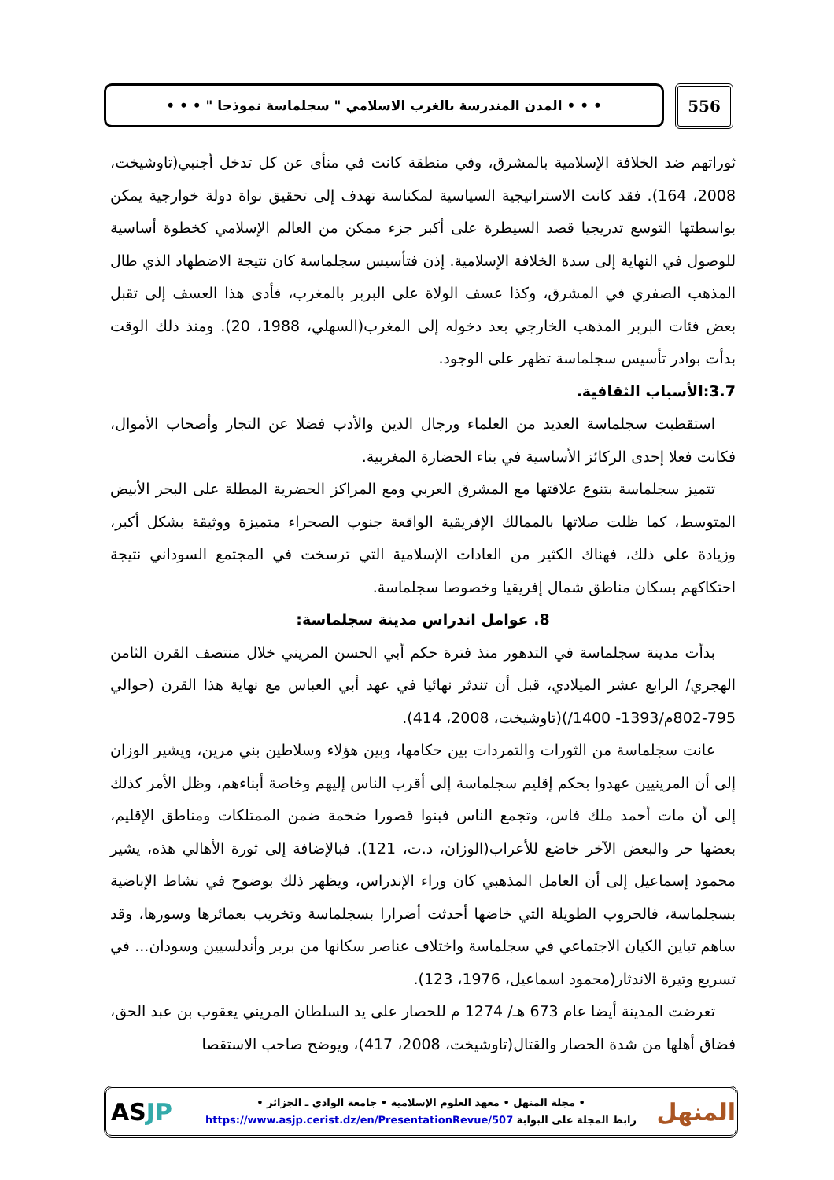556
• • • المدن المندرسة بالغرب الاسلامي " سجلماسة نموذجا " • • •
ثوراتهم ضد الخلافة الإسلامية بالمشرق، وفي منطقة كانت في منأى عن كل تدخل أجنبي(تاوشيخت، 2008، 164). فقد كانت الاستراتيجية السياسية لمكناسة تهدف إلى تحقيق نواة دولة خوارجية يمكن بواسطتها التوسع تدريجيا قصد السيطرة على أكبر جزء ممكن من العالم الإسلامي كخطوة أساسية للوصول في النهاية إلى سدة الخلافة الإسلامية. إذن فتأسيس سجلماسة كان نتيجة الاضطهاد الذي طال المذهب الصفري في المشرق، وكذا عسف الولاة على البربر بالمغرب، فأدى هذا العسف إلى تقبل بعض فئات البربر المذهب الخارجي بعد دخوله إلى المغرب(السهلي، 1988، 20). ومنذ ذلك الوقت بدأت بوادر تأسيس سجلماسة تظهر على الوجود.
3.7:الأسباب الثقافية.
استقطبت سجلماسة العديد من العلماء ورجال الدين والأدب فضلا عن التجار وأصحاب الأموال، فكانت فعلا إحدى الركائز الأساسية في بناء الحضارة المغربية.
تتميز سجلماسة بتنوع علاقتها مع المشرق العربي ومع المراكز الحضرية المطلة على البحر الأبيض المتوسط، كما ظلت صلاتها بالممالك الإفريقية الواقعة جنوب الصحراء متميزة ووثيقة بشكل أكبر، وزيادة على ذلك، فهناك الكثير من العادات الإسلامية التي ترسخت في المجتمع السوداني نتيجة احتكاكهم بسكان مناطق شمال إفريقيا وخصوصا سجلماسة.
8. عوامل اندراس مدينة سجلماسة:
بدأت مدينة سجلماسة في التدهور منذ فترة حكم أبي الحسن المريني خلال منتصف القرن الثامن الهجري/ الرابع عشر الميلادي، قبل أن تندثر نهائيا في عهد أبي العباس مع نهاية هذا القرن (حوالي 795-802م/1393- 1400/)(تاوشيخت، 2008، 414).
عانت سجلماسة من الثورات والتمردات بين حكامها، وبين هؤلاء وسلاطين بني مرين، ويشير الوزان إلى أن المرينيين عهدوا بحكم إقليم سجلماسة إلى أقرب الناس إليهم وخاصة أبناءهم، وظل الأمر كذلك إلى أن مات أحمد ملك فاس، وتجمع الناس فبنوا قصورا ضخمة ضمن الممتلكات ومناطق الإقليم، بعضها حر والبعض الآخر خاضع للأعراب(الوزان، د.ت، 121). فبالإضافة إلى ثورة الأهالي هذه، يشير محمود إسماعيل إلى أن العامل المذهبي كان وراء الإندراس، ويظهر ذلك بوضوح في نشاط الإباضية بسجلماسة، فالحروب الطويلة التي خاضها أحدثت أضرارا بسجلماسة وتخريب بعمائرها وسورها، وقد ساهم تباين الكيان الاجتماعي في سجلماسة واختلاف عناصر سكانها من بربر وأندلسيين وسودان... في تسريع وتيرة الاندثار(محمود اسماعيل، 1976، 123).
تعرضت المدينة أيضا عام 673 هـ/ 1274 م للحصار على يد السلطان المريني يعقوب بن عبد الحق، فضاق أهلها من شدة الحصار والقتال(تاوشيخت، 2008، 417)، ويوضح صاحب الاستقصا
المنهل
• مجلة المنهل • معهد العلوم الإسلامية • جامعة الوادي ـ الجزائر •
رابط المجلة على البوابة https://www.asjp.cerist.dz/en/PresentationRevue/507
ASJP